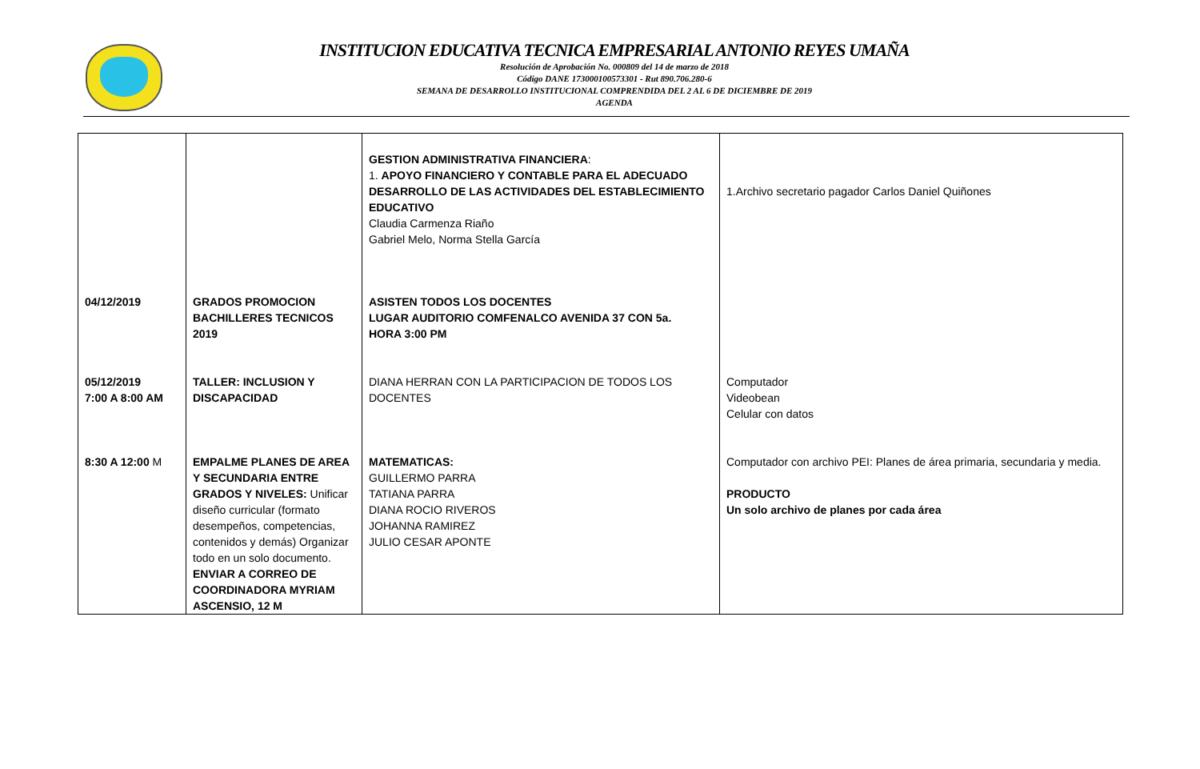INSTITUCION EDUCATIVA TECNICA EMPRESARIAL ANTONIO REYES UMAÑA
Resolución de Aprobación No. 000809 del 14 de marzo de 2018
Código DANE 173000100573301 - Rut 890.706.280-6
SEMANA DE DESARROLLO INSTITUCIONAL COMPRENDIDA DEL 2 AL 6 DE DICIEMBRE DE 2019
AGENDA
| | | GESTION ADMINISTRATIVA FINANCIERA : 1. APOYO FINANCIERO Y CONTABLE PARA EL ADECUADO DESARROLLO DE LAS ACTIVIDADES DEL ESTABLECIMIENTO EDUCATIVO Claudia Carmenza Riaño Gabriel Melo, Norma Stella García | 1.Archivo secretario pagador Carlos Daniel Quiñones |
| 04/12/2019 | GRADOS PROMOCION BACHILLERES TECNICOS 2019 | ASISTEN TODOS LOS DOCENTES LUGAR AUDITORIO COMFENALCO AVENIDA 37 CON 5a. HORA 3:00 PM | |
| 05/12/2019 7:00 A 8:00 AM | TALLER: INCLUSION Y DISCAPACIDAD | DIANA HERRAN CON LA PARTICIPACION DE TODOS LOS DOCENTES | Computador Videobean Celular con datos |
| 8:30 A 12:00 M | EMPALME PLANES DE AREA Y SECUNDARIA ENTRE GRADOS Y NIVELES: Unificar diseño curricular (formato desempeños, competencias, contenidos y demás) Organizar todo en un solo documento. ENVIAR A CORREO DE COORDINADORA MYRIAM ASCENSIO, 12 M | MATEMATICAS: GUILLERMO PARRA TATIANA PARRA DIANA ROCIO RIVEROS JOHANNA RAMIREZ JULIO CESAR APONTE | Computador con archivo PEI: Planes de área primaria, secundaria y media. PRODUCTO Un solo archivo de planes por cada área |